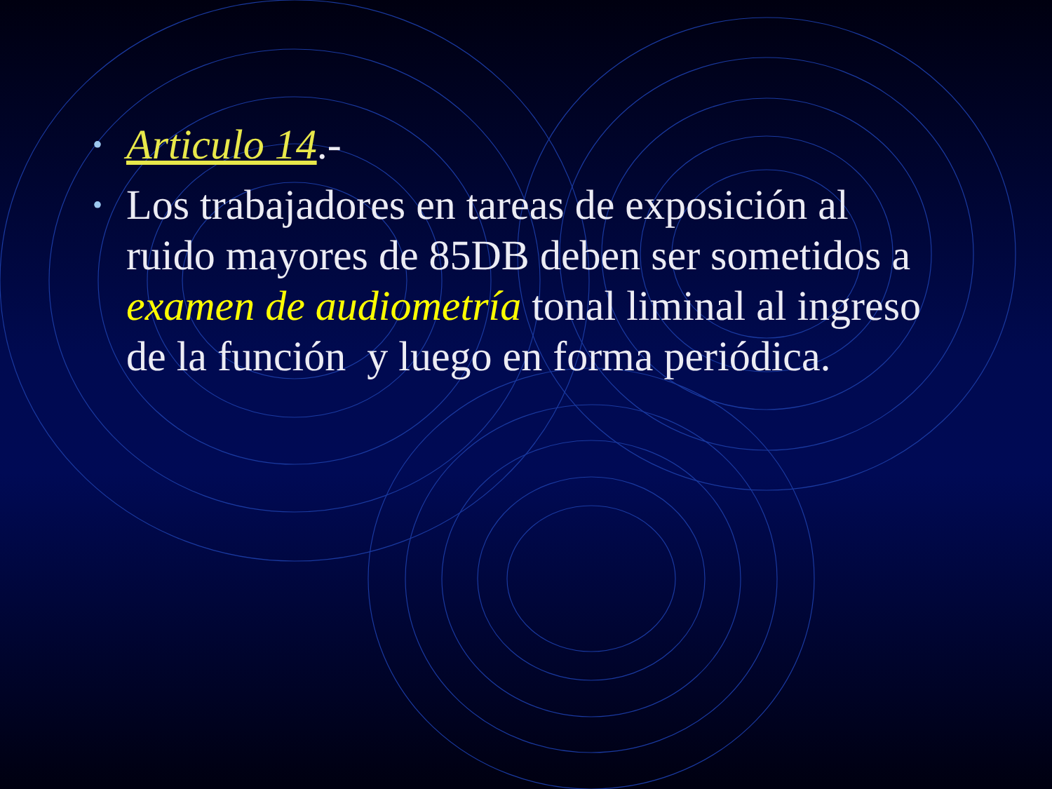• Articulo 14.-
• Los trabajadores en tareas de exposición al ruido mayores de 85DB deben ser sometidos a examen de audiometría tonal liminal al ingreso de la función y luego en forma periódica.